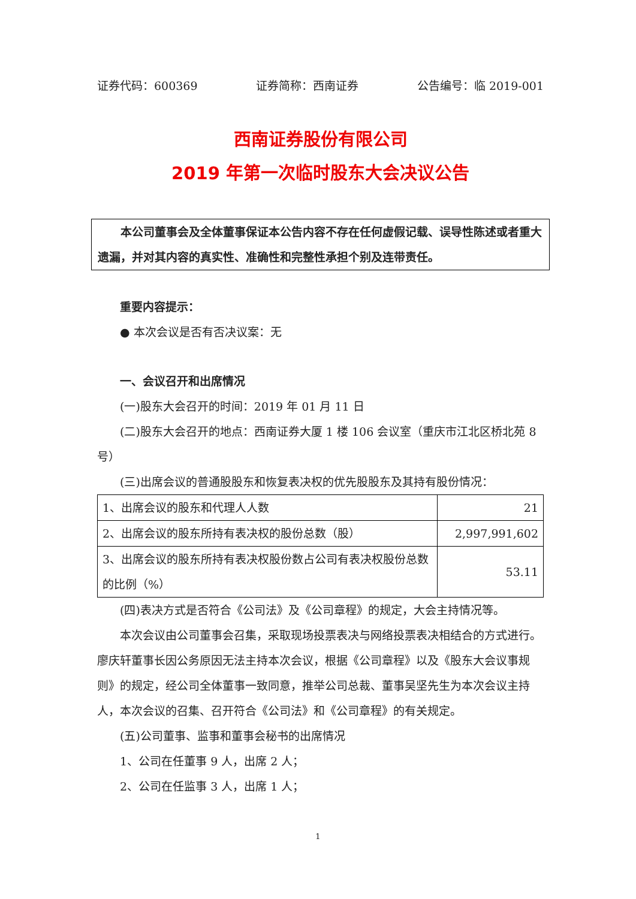证券代码：600369 证券简称：西南证券 公告编号：临 2019-001
西南证券股份有限公司
2019 年第一次临时股东大会决议公告
本公司董事会及全体董事保证本公告内容不存在任何虚假记载、误导性陈述或者重大遗漏，并对其内容的真实性、准确性和完整性承担个别及连带责任。
重要内容提示：
● 本次会议是否有否决议案：无
一、会议召开和出席情况
(一)股东大会召开的时间：2019 年 01 月 11 日
(二)股东大会召开的地点：西南证券大厦 1 楼 106 会议室（重庆市江北区桥北苑 8 号）
(三)出席会议的普通股股东和恢复表决权的优先股股东及其持有股份情况：
| 1、出席会议的股东和代理人人数 | 21 |
| 2、出席会议的股东所持有表决权的股份总数（股） | 2,997,991,602 |
| 3、出席会议的股东所持有表决权股份数占公司有表决权股份总数的比例（%） | 53.11 |
(四)表决方式是否符合《公司法》及《公司章程》的规定，大会主持情况等。
本次会议由公司董事会召集，采取现场投票表决与网络投票表决相结合的方式进行。廖庆轩董事长因公务原因无法主持本次会议，根据《公司章程》以及《股东大会议事规则》的规定，经公司全体董事一致同意，推举公司总裁、董事吴坚先生为本次会议主持人，本次会议的召集、召开符合《公司法》和《公司章程》的有关规定。
(五)公司董事、监事和董事会秘书的出席情况
1、公司在任董事 9 人，出席 2 人；
2、公司在任监事 3 人，出席 1 人；
1